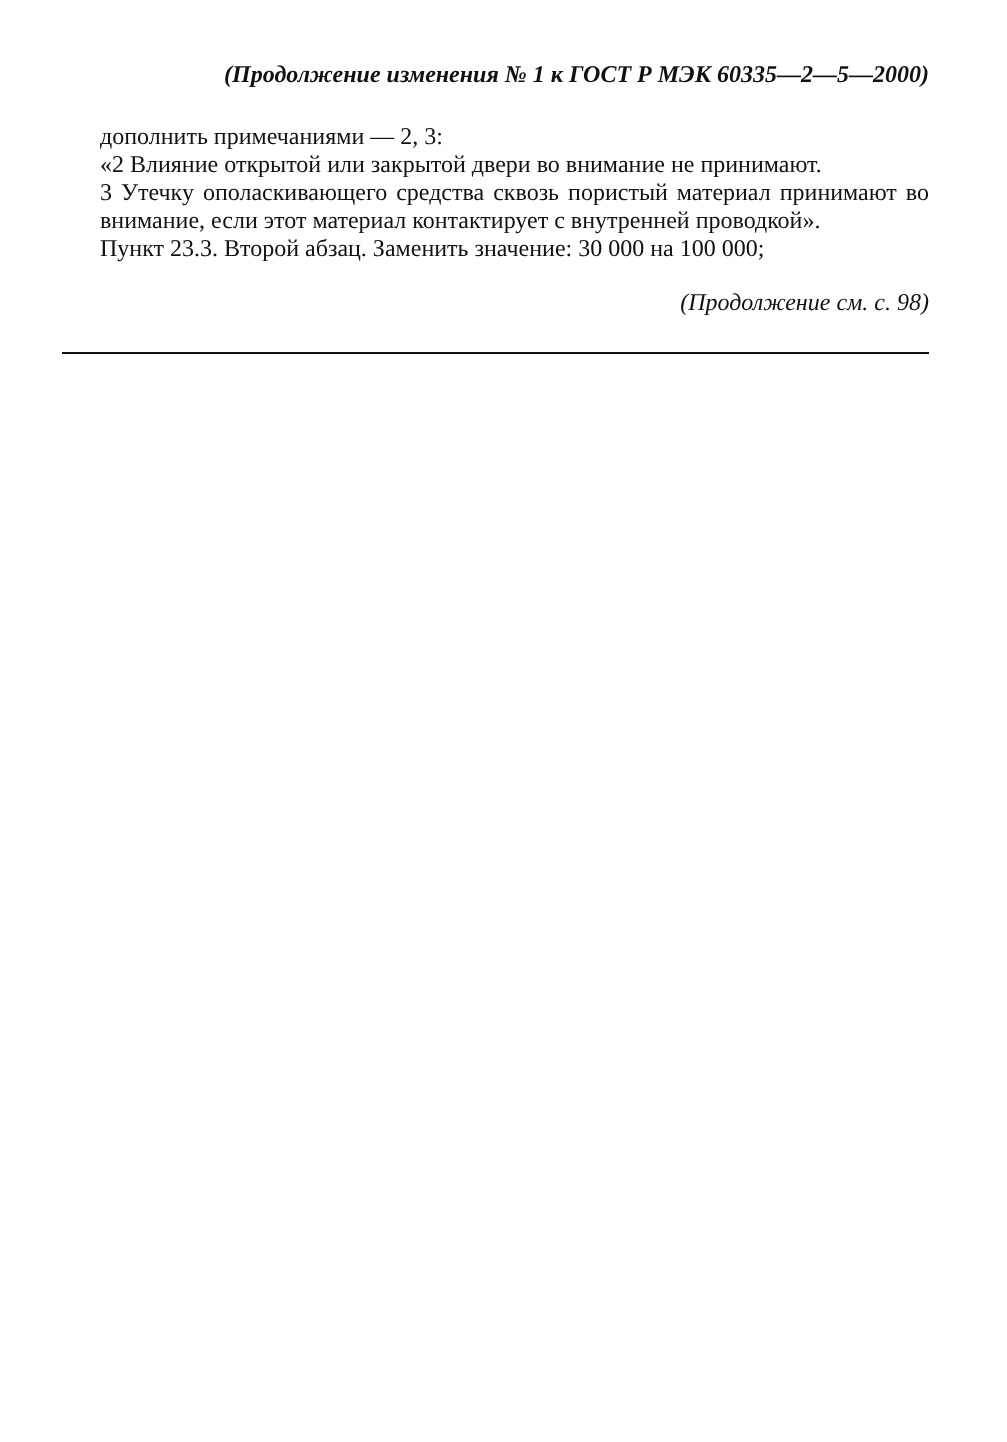(Продолжение изменения № 1 к ГОСТ Р МЭК 60335—2—5—2000)
дополнить примечаниями — 2, 3:
«2 Влияние открытой или закрытой двери во внимание не принимают.
3 Утечку ополаскивающего средства сквозь пористый материал принимают во внимание, если этот материал контактирует с внутренней проводкой».
Пункт 23.3. Второй абзац. Заменить значение: 30 000 на 100 000;
(Продолжение см. с. 98)